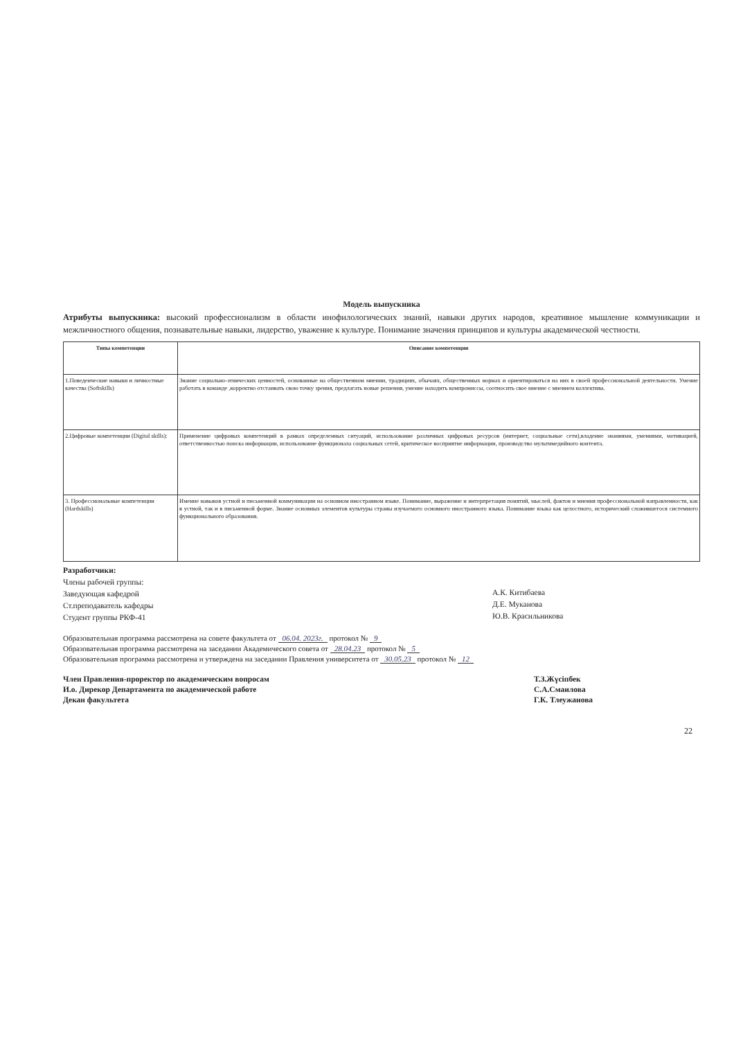Модель выпускника
Атрибуты выпускника: высокий профессионализм в области инофилологических знаний, навыки других народов, креативное мышление коммуникации и межличностного общения, познавательные навыки, лидерство, уважение к культуре. Понимание значения принципов и культуры академической честности.
| Типы компетенции | Описание компетенции |
| --- | --- |
| 1.Поведенческие навыки и личностные качества (Softskills) | Знание социально-этнических ценностей, основанные на общественном мнении, традициях, обычаях, общественных нормах и ориентироваться на них в своей профессиональной деятельности. Умение работать в команде ,корректно отстаивать свою точку зрения, предлагать новые решения, умение находить компромиссы, соотносить свое мнение с мнением коллектива. |
| 2.Цифровые компетенции (Digital skills): | Применение цифровых компетенций в рамках определенных ситуаций, использование различных цифровых ресурсов (интернет, социальные сети),владение знаниями, умениями, мотивацией, ответственностью поиска информации, использование функционала социальных сетей, критическое восприятие информации, производство мультимедийного контента. |
| 3. Профессиональные компетенции (Hardskills) | Имение навыков устной и письменной коммуникации на основном иностранном языке. Понимание, выражение и интерпретация понятий, мыслей, фактов и мнения профессиональной направленности, как в устной, так и в письменной форме. Знание основных элементов культуры страны изучаемого основного иностранного языка. Понимание языка как целостного, исторический сложившегося системного функционального образования. |
Разработчики:
Члены рабочей группы:
Заведующая кафедрой
Ст.преподаватель кафедры
Студент группы РКФ-41
А.К. Китибаева
Д.Е. Муканова
Ю.В. Красильникова
Образовательная программа рассмотрена на совете факультета от 06.04. 2023г. протокол № 9
Образовательная программа рассмотрена на заседании Академического совета от 28.04.23 протокол № 5
Образовательная программа рассмотрена и утверждена на заседании Правления университета от 30.05.23 протокол № 12
Член Правления-проректор по академическим вопросам
И.о. Дирекор Департамента по академической работе
Декан факультета
Т.З.Жүсіпбек
С.А.Смаилова
Г.К. Тлеужанова
22